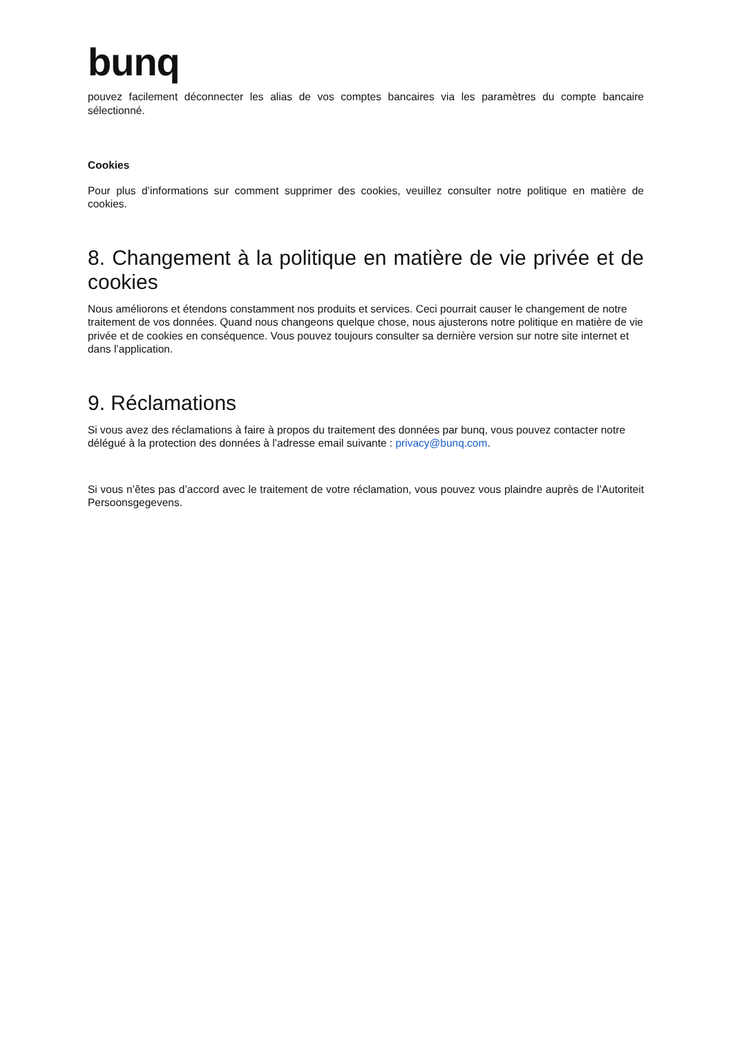bunq
pouvez facilement déconnecter les alias de vos comptes bancaires via les paramètres du compte bancaire sélectionné.
Cookies
Pour plus d’informations sur comment supprimer des cookies, veuillez consulter notre politique en matière de cookies.
8. Changement à la politique en matière de vie privée et de cookies
Nous améliorons et étendons constamment nos produits et services. Ceci pourrait causer le changement de notre traitement de vos données. Quand nous changeons quelque chose, nous ajusterons notre politique en matière de vie privée et de cookies en conséquence. Vous pouvez toujours consulter sa dernière version sur notre site internet et dans l’application.
9. Réclamations
Si vous avez des réclamations à faire à propos du traitement des données par bunq, vous pouvez contacter notre délégué à la protection des données à l’adresse email suivante : privacy@bunq.com.
Si vous n’êtes pas d’accord avec le traitement de votre réclamation, vous pouvez vous plaindre auprès de l’Autoriteit Persoonsgegevens.